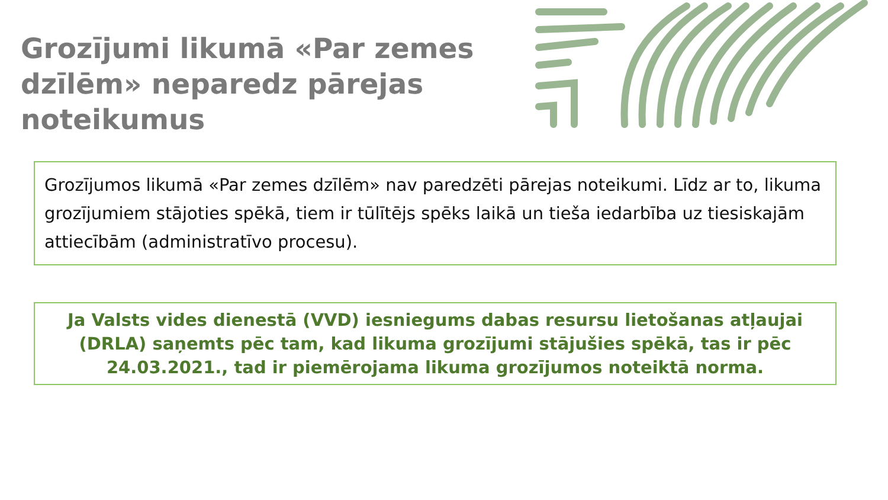Grozījumi likumā «Par zemes dzīlēm» neparedz pārejas noteikumus
Grozījumos likumā «Par zemes dzīlēm» nav paredzēti pārejas noteikumi. Līdz ar to, likuma grozījumiem stājoties spēkā, tiem ir tūlītējs spēks laikā un tieša iedarbība uz tiesiskajām attiecībām (administratīvo procesu).
Ja Valsts vides dienestā (VVD) iesniegums dabas resursu lietošanas atļaujai (DRLA) saņemts pēc tam, kad likuma grozījumi stājušies spēkā, tas ir pēc 24.03.2021., tad ir piemērojama likuma grozījumos noteiktā norma.